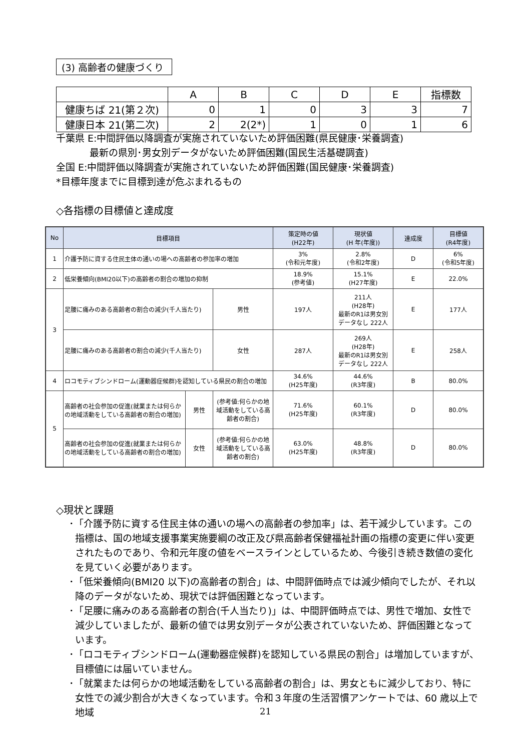(3) 高齢者の健康づくり
| | A | B | C | D | E | 指標数 |
| 健康ちば 21(第２次) | 0 | 1 | 0 | 3 | 3 | 7 |
| 健康日本 21(第二次) | 2 | 2(2*) | 1 | 0 | 1 | 6 |
千葉県 E:中間評価以降調査が実施されていないため評価困難(県民健康･栄養調査)
最新の県別･男女別データがないため評価困難(国民生活基礎調査)
全国 E:中間評価以降調査が実施されていないため評価困難(国民健康･栄養調査)
*目標年度までに目標到達が危ぶまれるもの
◇各指標の目標値と達成度
| No | 目標項目 | | | 策定時の値 (H22年) | 現状値 (H 年(年度)) | 達成度 | 目標値 (R4年度) |
| --- | --- | --- | --- | --- | --- | --- | --- |
| 1 | 介護予防に資する住民主体の通いの場への高齢者の参加率の増加 | | | 3% (令和元年度) | 2.8% (令和2年度) | D | 6% (令和5年度) |
| 2 | 低栄養傾向(BMI20以下)の高齢者の割合の増加の抑制 | | | 18.9% (参考値) | 15.1% (H27年度) | E | 22.0% |
| 3 | 足腰に痛みのある高齢者の割合の減少(千人当たり) | | 男性 | 197人 | 211人 (H28年) 最新のR1は男女別 データなし 222人 | E | 177人 |
| | 足腰に痛みのある高齢者の割合の減少(千人当たり) | | 女性 | 287人 | 269人 (H28年) 最新のR1は男女別 データなし 222人 | E | 258人 |
| 4 | ロコモティブシンドローム(運動器症候群)を認知している県民の割合の増加 | | | 34.6% (H25年度) | 44.6% (R3年度) | B | 80.0% |
| 5 | 高齢者の社会参加の促進(就業または何らかの地域活動をしている高齢者の割合の増加) | 男性 | (参考値:何らかの地域活動をしている高齢者の割合) | 71.6% (H25年度) | 60.1% (R3年度) | D | 80.0% |
| | 高齢者の社会参加の促進(就業または何らかの地域活動をしている高齢者の割合の増加) | 女性 | (参考値:何らかの地域活動をしている高齢者の割合) | 63.0% (H25年度) | 48.8% (R3年度) | D | 80.0% |
◇現状と課題
･「介護予防に資する住民主体の通いの場への高齢者の参加率」は、若干減少しています。この指標は、国の地域支援事業実施要綱の改正及び県高齢者保健福祉計画の指標の変更に伴い変更されたものであり、令和元年度の値をベースラインとしているため、今後引き続き数値の変化を見ていく必要があります。
･「低栄養傾向(BMI20 以下)の高齢者の割合」は、中間評価時点では減少傾向でしたが、それ以降のデータがないため、現状では評価困難となっています。
･「足腰に痛みのある高齢者の割合(千人当たり)」は、中間評価時点では、男性で増加、女性で減少していましたが、最新の値では男女別データが公表されていないため、評価困難となっています。
･「ロコモティブシンドローム(運動器症候群)を認知している県民の割合」は増加していますが、目標値には届いていません。
･「就業または何らかの地域活動をしている高齢者の割合」は、男女ともに減少しており、特に女性での減少割合が大きくなっています。令和３年度の生活習慣アンケートでは、60 歳以上で地域
21